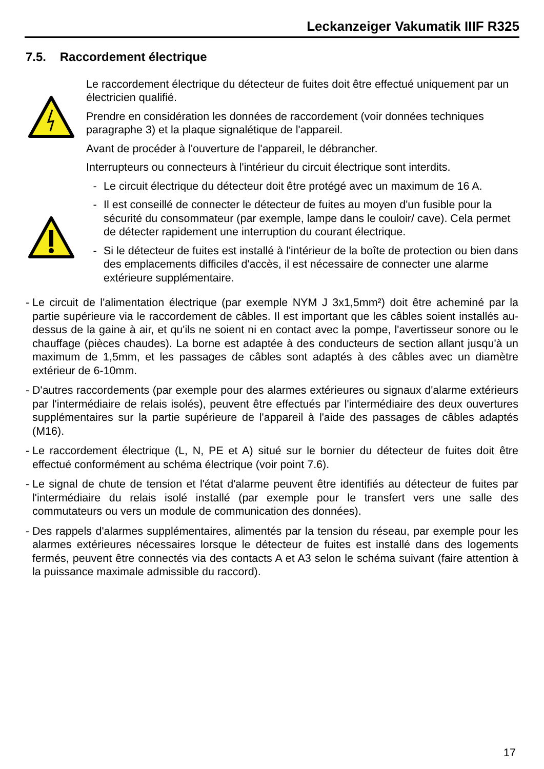Leckanzeiger Vakumatik IIIF R325
7.5. Raccordement électrique
Le raccordement électrique du détecteur de fuites doit être effectué uniquement par un électricien qualifié.
Prendre en considération les données de raccordement (voir données techniques paragraphe 3) et la plaque signalétique de l'appareil.
Avant de procéder à l'ouverture de l'appareil, le débrancher.
Interrupteurs ou connecteurs à l'intérieur du circuit électrique sont interdits.
- Le circuit électrique du détecteur doit être protégé avec un maximum de 16 A.
- Il est conseillé de connecter le détecteur de fuites au moyen d'un fusible pour la sécurité du consommateur (par exemple, lampe dans le couloir/ cave). Cela permet de détecter rapidement une interruption du courant électrique.
- Si le détecteur de fuites est installé à l'intérieur de la boîte de protection ou bien dans des emplacements difficiles d'accès, il est nécessaire de connecter une alarme extérieure supplémentaire.
- Le circuit de l'alimentation électrique (par exemple NYM J 3x1,5mm²) doit être acheminé par la partie supérieure via le raccordement de câbles. Il est important que les câbles soient installés au-dessus de la gaine à air, et qu'ils ne soient ni en contact avec la pompe, l'avertisseur sonore ou le chauffage (pièces chaudes). La borne est adaptée à des conducteurs de section allant jusqu'à un maximum de 1,5mm, et les passages de câbles sont adaptés à des câbles avec un diamètre extérieur de 6-10mm.
- D'autres raccordements (par exemple pour des alarmes extérieures ou signaux d'alarme extérieurs par l'intermédiaire de relais isolés), peuvent être effectués par l'intermédiaire des deux ouvertures supplémentaires sur la partie supérieure de l'appareil à l'aide des passages de câbles adaptés (M16).
- Le raccordement électrique (L, N, PE et A) situé sur le bornier du détecteur de fuites doit être effectué conformément au schéma électrique (voir point 7.6).
- Le signal de chute de tension et l'état d'alarme peuvent être identifiés au détecteur de fuites par l'intermédiaire du relais isolé installé (par exemple pour le transfert vers une salle des commutateurs ou vers un module de communication des données).
- Des rappels d'alarmes supplémentaires, alimentés par la tension du réseau, par exemple pour les alarmes extérieures nécessaires lorsque le détecteur de fuites est installé dans des logements fermés, peuvent être connectés via des contacts A et A3 selon le schéma suivant (faire attention à la puissance maximale admissible du raccord).
17